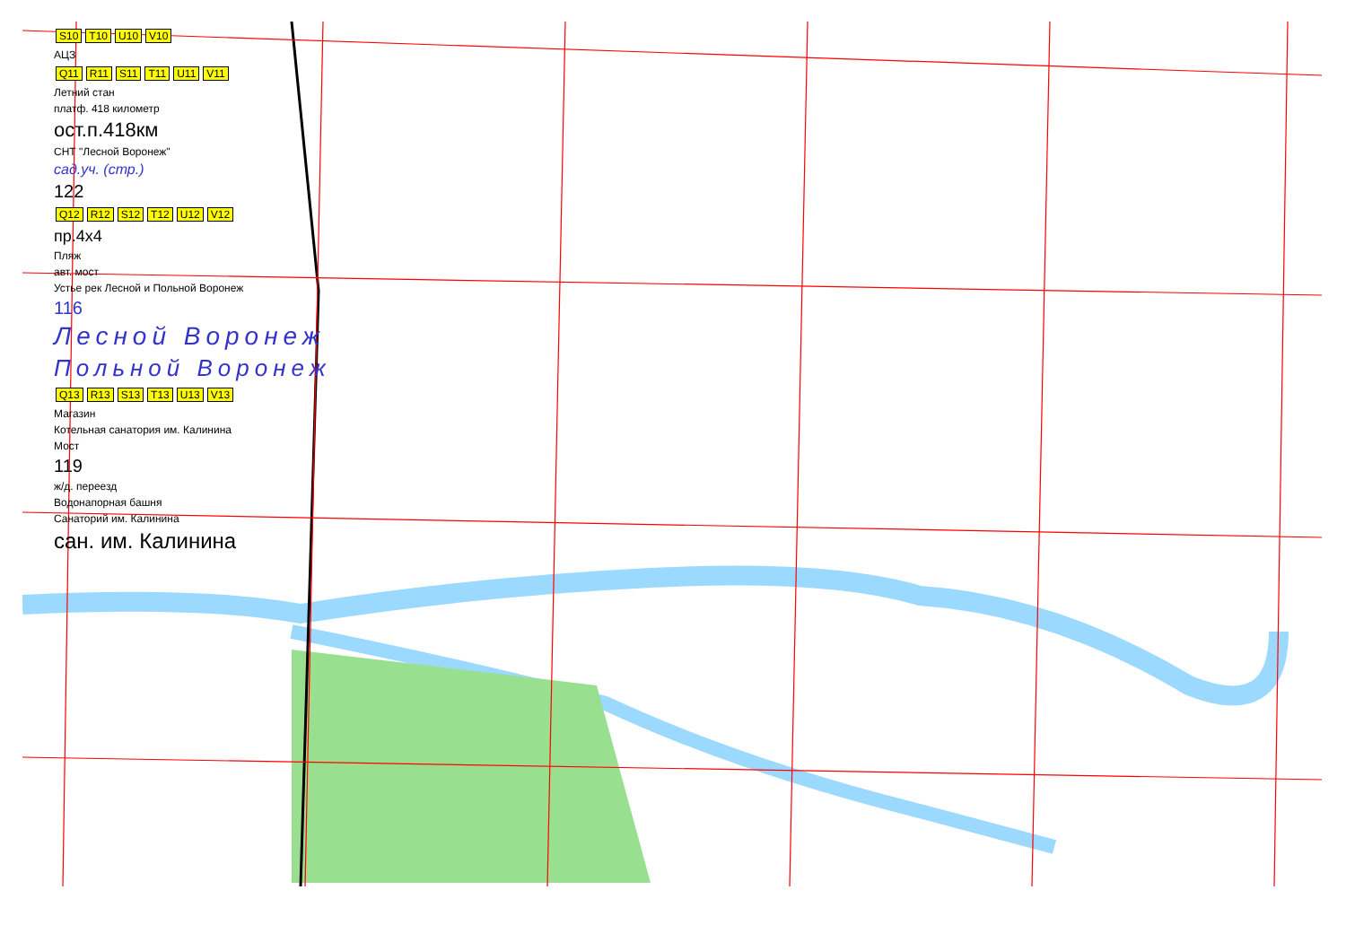S10 T10 U10 V10
АЦЗ
Q11 R11 S11 T11 U11 V11
Летний стан
платф. 418 километр
ост.п.418км
СНТ "Лесной Воронеж"
сад.уч. (стр.)
122
Q12 R12 S12 T12 U12 V12
пр.4x4
Пляж
авт. мост
Устье рек Лесной и Польной Воронеж
116
Лесной Воронеж
Польной Воронеж
Q13 R13 S13 T13 U13 V13
Магазин
Котельная санатория им. Калинина
Мост
119
ж/д. переезд
Водонапорная башня
Санаторий им. Калинина
сан. им. Калинина